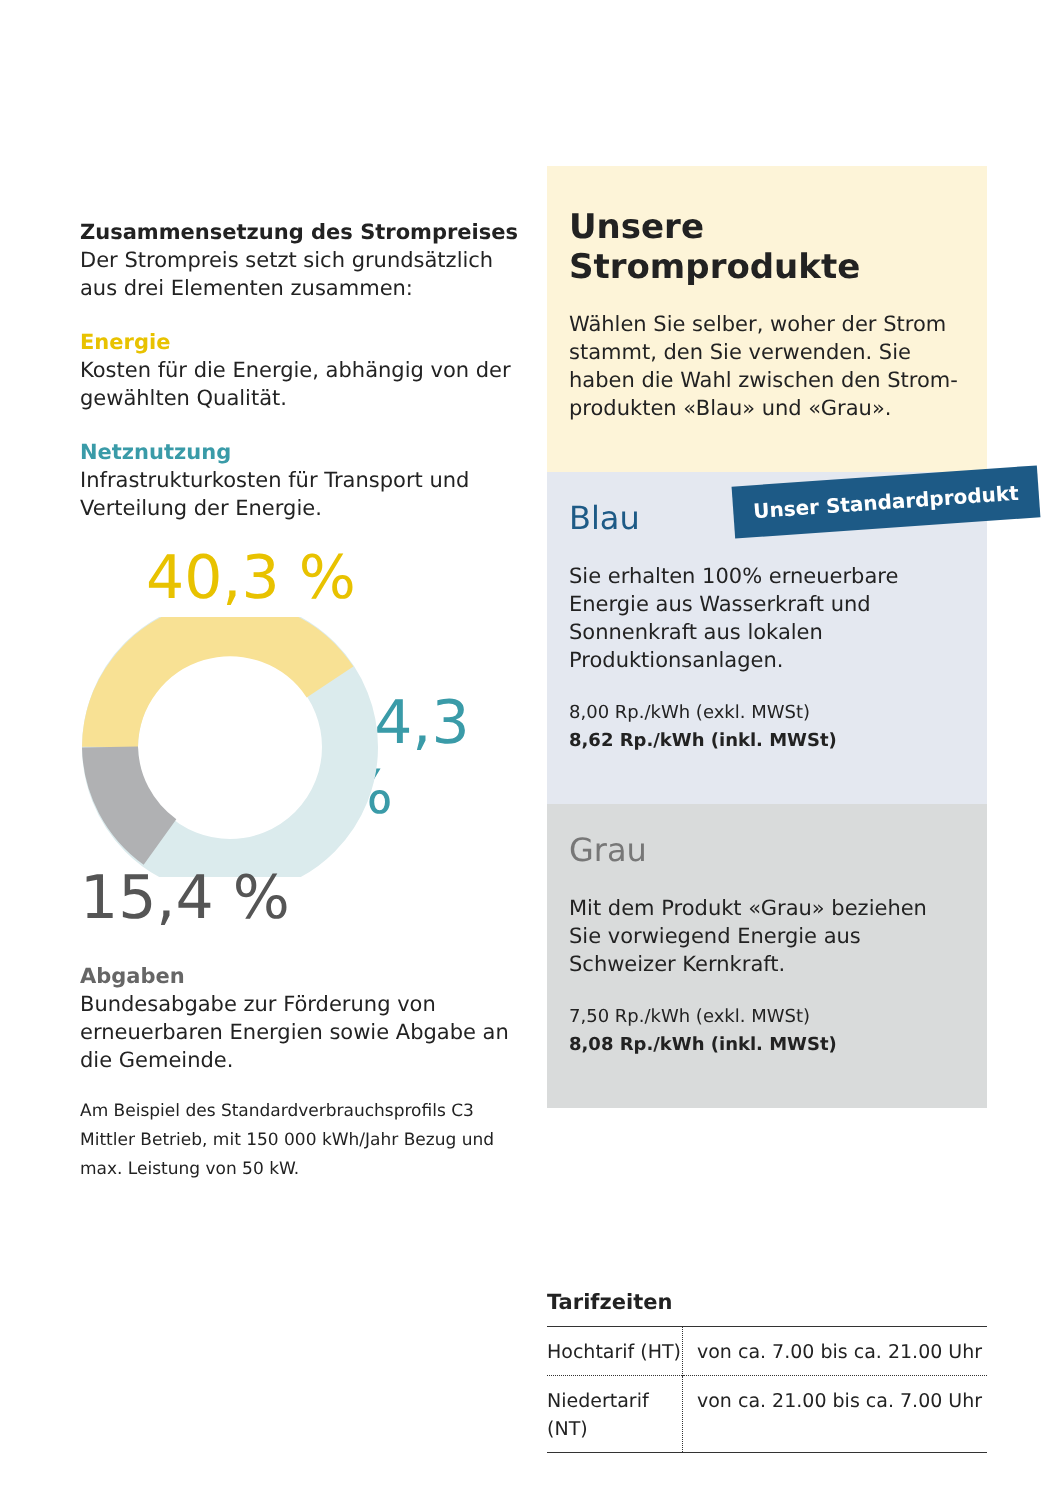Zusammensetzung des Strompreises
Der Strompreis setzt sich grundsätzlich aus drei Elementen zusammen:
Energie
Kosten für die Energie, abhängig von der gewählten Qualität.
Netznutzung
Infrastrukturkosten für Transport und Verteilung der Energie.
40,3 %
44,3 %
15,4 %
Abgaben
Bundesabgabe zur Förderung von erneuerbaren Energien sowie Abgabe an die Gemeinde.
Am Beispiel des Standardverbrauchsprofils C3 Mittler Betrieb, mit 150 000 kWh/Jahr Bezug und max. Leistung von 50 kW.
Unsere Stromprodukte
Wählen Sie selber, woher der Strom stammt, den Sie verwenden. Sie haben die Wahl zwischen den Strom­produkten «Blau» und «Grau».
Unser Standardprodukt
Blau
Sie erhalten 100% erneuerbare Energie aus Wasserkraft und Sonnenkraft aus lokalen Produktionsanlagen.
8,00 Rp./kWh (exkl. MWSt)
8,62 Rp./kWh (inkl. MWSt)
Grau
Mit dem Produkt «Grau» beziehen Sie vorwiegend Energie aus Schweizer Kernkraft.
7,50 Rp./kWh (exkl. MWSt)
8,08 Rp./kWh (inkl. MWSt)
Tarifzeiten
| Hochtarif (HT) | von ca. 7.00 bis ca. 21.00 Uhr |
| Niedertarif (NT) | von ca. 21.00 bis ca. 7.00 Uhr |